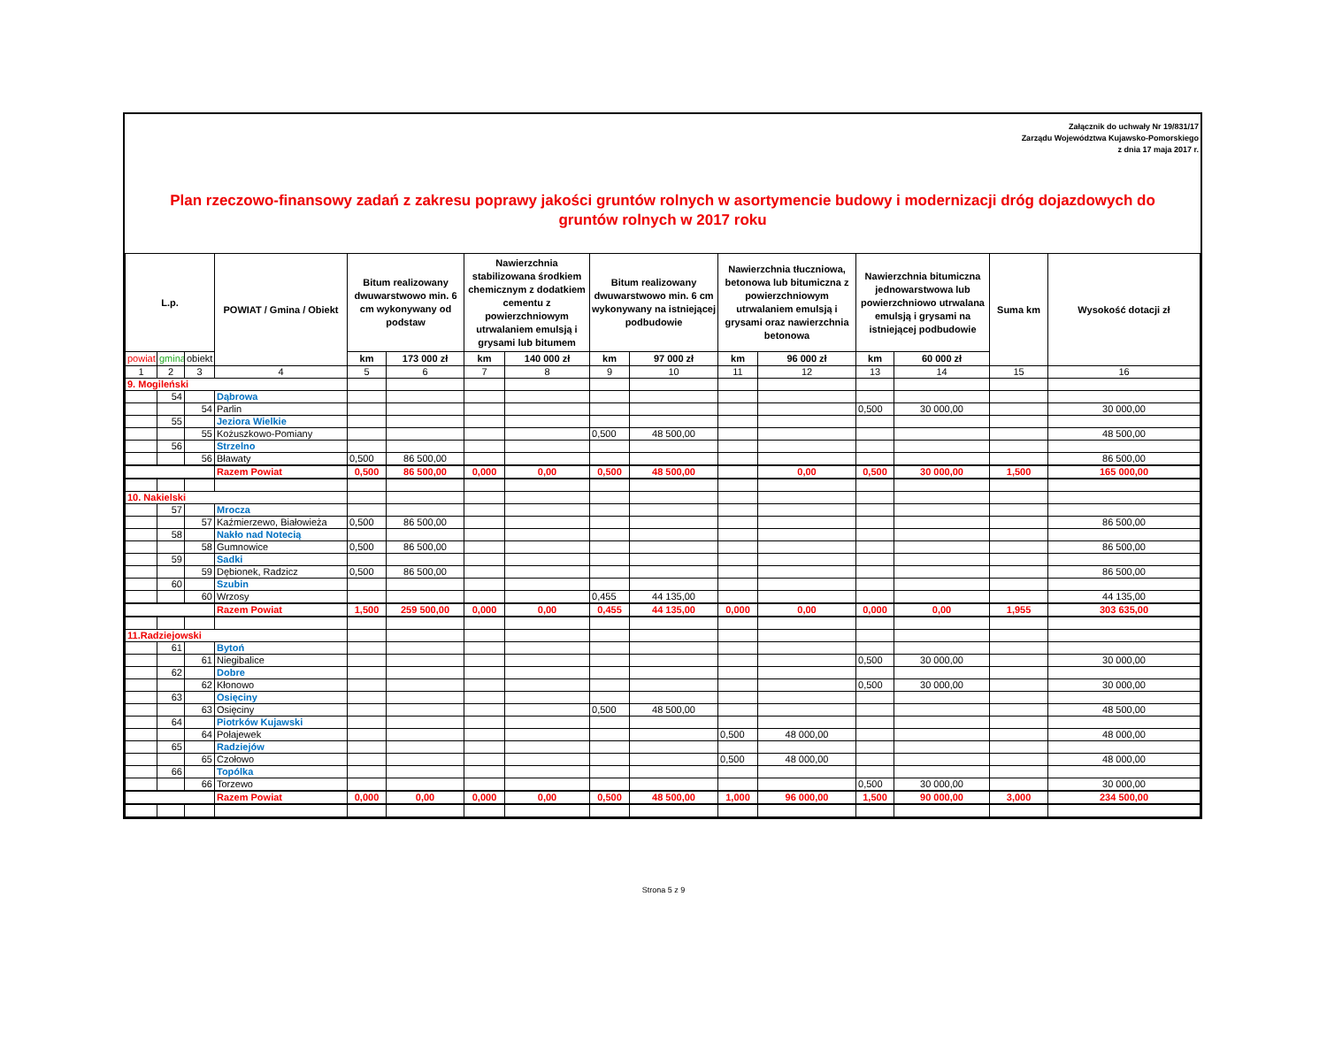Załącznik do uchwały Nr 19/831/17
Zarządu Województwa Kujawsko-Pomorskiego
z dnia 17 maja 2017 r.
Plan rzeczowo-finansowy zadań z zakresu poprawy jakości gruntów rolnych w asortymencie budowy i modernizacji dróg dojazdowych do gruntów rolnych w 2017 roku
| L.p. | | | POWIAT / Gmina / Obiekt | Bitum realizowany dwuwarstwowo min. 6 cm wykonywany od podstaw | | Nawierzchnia stabilizowana środkiem chemicznym z dodatkiem cementu z powierzchniowym utrwalaniem emulsją i grysami lub bitumem | | Bitum realizowany dwuwarstwowo min. 6 cm wykonywany na istniejącej podbudowie | | Nawierzchnia tłuczniowa, betonowa lub bitumiczna z powierzchniowym utrwalaniem emulsją i grysami oraz nawierzchnia betonowa | | Nawierzchnia bitumiczna jednowarstwowa lub powierzchniowo utrwalana emulsją i grysami na istniejącej podbudowie | | Suma km | Wysokość dotacji zł |
| --- | --- | --- | --- | --- | --- | --- | --- | --- | --- | --- | --- | --- | --- | --- | --- |
| powiat | gmina | obiekt | | km | 173 000 zł | km | 140 000 zł | km | 97 000 zł | km | 96 000 zł | km | 60 000 zł | | |
| 1 | 2 | 3 | 4 | 5 | 6 | 7 | 8 | 9 | 10 | 11 | 12 | 13 | 14 | 15 | 16 |
| 9. Mogileński | | | | | | | | | | | | | | | |
| | 54 | | Dąbrowa | | | | | | | | | | | | |
| | | 54 | Parlin | | | | | | | | | 0,500 | 30 000,00 | | 30 000,00 |
| | 55 | | Jeziora Wielkie | | | | | | | | | | | | |
| | | 55 | Kożuszkowo-Pomiany | | | | | 0,500 | 48 500,00 | | | | | | 48 500,00 |
| | 56 | | Strzelno | | | | | | | | | | | | |
| | | 56 | Bławaty | 0,500 | 86 500,00 | | | | | | | | | | 86 500,00 |
| | | | Razem Powiat | 0,500 | 86 500,00 | 0,000 | 0,00 | 0,500 | 48 500,00 | | 0,00 | 0,500 | 30 000,00 | 1,500 | 165 000,00 |
| 10. Nakielski | | | | | | | | | | | | | | | |
| | 57 | | Mrocza | | | | | | | | | | | | |
| | | 57 | Kaźmierzewo, Białowieża | 0,500 | 86 500,00 | | | | | | | | | | 86 500,00 |
| | 58 | | Nakło nad Notecią | | | | | | | | | | | | |
| | | 58 | Gumnowice | 0,500 | 86 500,00 | | | | | | | | | | 86 500,00 |
| | 59 | | Sadki | | | | | | | | | | | | |
| | | 59 | Dębionek, Radzicz | 0,500 | 86 500,00 | | | | | | | | | | 86 500,00 |
| | 60 | | Szubin | | | | | | | | | | | | |
| | | 60 | Wrzosy | | | | | 0,455 | 44 135,00 | | | | | | 44 135,00 |
| | | | Razem Powiat | 1,500 | 259 500,00 | 0,000 | 0,00 | 0,455 | 44 135,00 | 0,000 | 0,00 | 0,000 | 0,00 | 1,955 | 303 635,00 |
| 11.Radziejowski | | | | | | | | | | | | | | | |
| | 61 | | Bytoń | | | | | | | | | | | | |
| | | 61 | Niegibalice | | | | | | | | | 0,500 | 30 000,00 | | 30 000,00 |
| | 62 | | Dobre | | | | | | | | | | | | |
| | | 62 | Kłonowo | | | | | | | | | 0,500 | 30 000,00 | | 30 000,00 |
| | 63 | | Osięciny | | | | | | | | | | | | |
| | | 63 | Osięciny | | | | | 0,500 | 48 500,00 | | | | | | 48 500,00 |
| | 64 | | Piotrków Kujawski | | | | | | | | | | | | |
| | | 64 | Połajewek | | | | | | | 0,500 | 48 000,00 | | | | 48 000,00 |
| | 65 | | Radziejów | | | | | | | | | | | | |
| | | 65 | Czołowo | | | | | | | 0,500 | 48 000,00 | | | | 48 000,00 |
| | 66 | | Topólka | | | | | | | | | | | | |
| | | 66 | Torzewo | | | | | | | | | 0,500 | 30 000,00 | | 30 000,00 |
| | | | Razem Powiat | 0,000 | 0,00 | 0,000 | 0,00 | 0,500 | 48 500,00 | 1,000 | 96 000,00 | 1,500 | 90 000,00 | 3,000 | 234 500,00 |
Strona 5 z 9